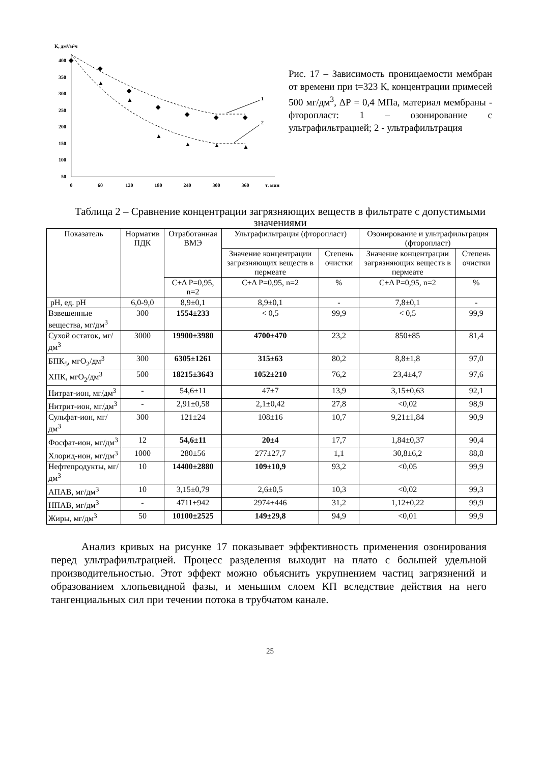К, дм³/м²ч
400
350
300
250
200
150
100
50
0
60
120
180
240
300
360
τ. мин
◆
◆
◆
◆
◆
◆
◆
▲
▲
▲
▲
▲
▲
1
2
Рис. 17 – Зависимость проницаемости мембран от времени при t=323 К, концентрации примесей 500 мг/дм<sup>3</sup>, ΔР = 0,4 МПа, материал мембраны - фторопласт: 1 – озонирование с ультрафильтрацией; 2 - ультрафильтрация
Таблица 2 – Сравнение концентрации загрязняющих веществ в фильтрате с допустимыми значениями
| Показатель | Норматив ПДК | Отработанная ВМЭ | Ультрафильтрация (фторопласт) | | Озонирование и ультрафильтрация (фторопласт) | |
| --- | --- | --- | --- | --- | --- | --- |
| | | | Значение концентрации загрязняющих веществ в пермеате | Степень очистки | Значение концентрации загрязняющих веществ в пермеате | Степень очистки |
| | | С±Δ Р=0,95, n=2 | С±Δ Р=0,95, n=2 | % | С±Δ Р=0,95, n=2 | % |
| рН, ед. рН | 6,0-9,0 | 8,9±0,1 | 8,9±0,1 | - | 7,8±0,1 | - |
| Взвешенные вещества, мг/дм<sup>3</sup> | 300 | 1554±233 | < 0,5 | 99,9 | < 0,5 | 99,9 |
| Сухой остаток, мг/дм<sup>3</sup> | 3000 | 19900±3980 | 4700±470 | 23,2 | 850±85 | 81,4 |
| БПК<sub>5</sub>, мгО<sub>2</sub>/дм<sup>3</sup> | 300 | 6305±1261 | 315±63 | 80,2 | 8,8±1,8 | 97,0 |
| ХПК, мгО<sub>2</sub>/дм<sup>3</sup> | 500 | 18215±3643 | 1052±210 | 76,2 | 23,4±4,7 | 97,6 |
| Нитрат-ион, мг/дм<sup>3</sup> | - | 54,6±11 | 47±7 | 13,9 | 3,15±0,63 | 92,1 |
| Нитрит-ион, мг/дм<sup>3</sup> | - | 2,91±0,58 | 2,1±0,42 | 27,8 | <0,02 | 98,9 |
| Сульфат-ион, мг/дм<sup>3</sup> | 300 | 121±24 | 108±16 | 10,7 | 9,21±1,84 | 90,9 |
| Фосфат-ион, мг/дм<sup>3</sup> | 12 | 54,6±11 | 20±4 | 17,7 | 1,84±0,37 | 90,4 |
| Хлорид-ион, мг/дм<sup>3</sup> | 1000 | 280±56 | 277±27,7 | 1,1 | 30,8±6,2 | 88,8 |
| Нефтепродукты, мг/дм<sup>3</sup> | 10 | 14400±2880 | 109±10,9 | 93,2 | <0,05 | 99,9 |
| АПАВ, мг/дм<sup>3</sup> | 10 | 3,15±0,79 | 2,6±0,5 | 10,3 | <0,02 | 99,3 |
| НПАВ, мг/дм<sup>3</sup> | - | 4711±942 | 2974±446 | 31,2 | 1,12±0,22 | 99,9 |
| Жиры, мг/дм<sup>3</sup> | 50 | 10100±2525 | 149±29,8 | 94,9 | <0,01 | 99,9 |
Анализ кривых на рисунке 17 показывает эффективность применения озонирования перед ультрафильтрацией. Процесс разделения выходит на плато с большей удельной производительностью. Этот эффект можно объяснить укрупнением частиц загрязнений и образованием хлопьевидной фазы, и меньшим слоем КП вследствие действия на него тангенциальных сил при течении потока в трубчатом канале.
25